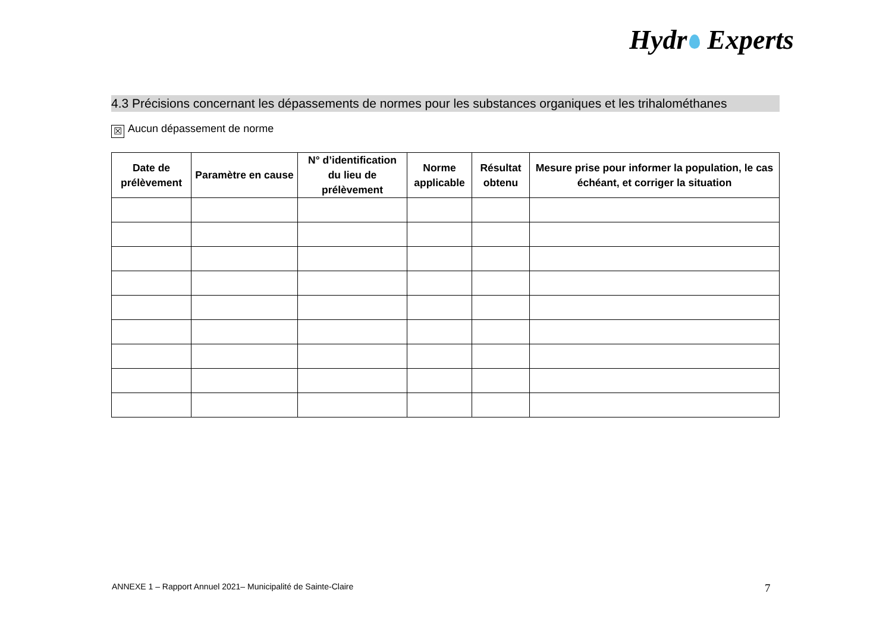Hydr Experts
4.3 Précisions concernant les dépassements de normes pour les substances organiques et les trihalométhanes
☒ Aucun dépassement de norme
| Date de prélèvement | Paramètre en cause | N° d’identification du lieu de prélèvement | Norme applicable | Résultat obtenu | Mesure prise pour informer la population, le cas échéant, et corriger la situation |
| --- | --- | --- | --- | --- | --- |
ANNEXE 1 – Rapport Annuel 2021– Municipalité de Sainte-Claire
7